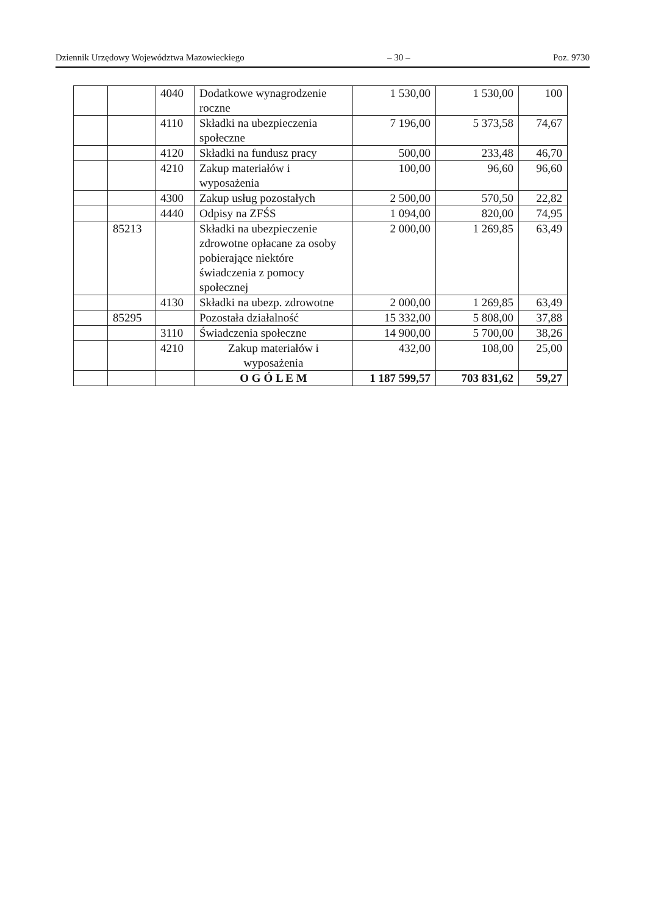Dziennik Urzędowy Województwa Mazowieckiego – 30 – Poz. 9730
| | | 4040 | Dodatkowe wynagrodzenie roczne | 1 530,00 | 1 530,00 | 100 |
| | | 4110 | Składki na ubezpieczenia społeczne | 7 196,00 | 5 373,58 | 74,67 |
| | | 4120 | Składki na fundusz pracy | 500,00 | 233,48 | 46,70 |
| | | 4210 | Zakup materiałów i wyposażenia | 100,00 | 96,60 | 96,60 |
| | | 4300 | Zakup usług pozostałych | 2 500,00 | 570,50 | 22,82 |
| | | 4440 | Odpisy na ZFŚS | 1 094,00 | 820,00 | 74,95 |
| | 85213 | | Składki na ubezpieczenie zdrowotne opłacane za osoby pobierające niektóre świadczenia z pomocy społecznej | 2 000,00 | 1 269,85 | 63,49 |
| | | 4130 | Składki na ubezp. zdrowotne | 2 000,00 | 1 269,85 | 63,49 |
| | 85295 | | Pozostała działalność | 15 332,00 | 5 808,00 | 37,88 |
| | | 3110 | Świadczenia społeczne | 14 900,00 | 5 700,00 | 38,26 |
| | | 4210 | Zakup materiałów i wyposażenia | 432,00 | 108,00 | 25,00 |
| | | | O G Ó L E M | 1 187 599,57 | 703 831,62 | 59,27 |